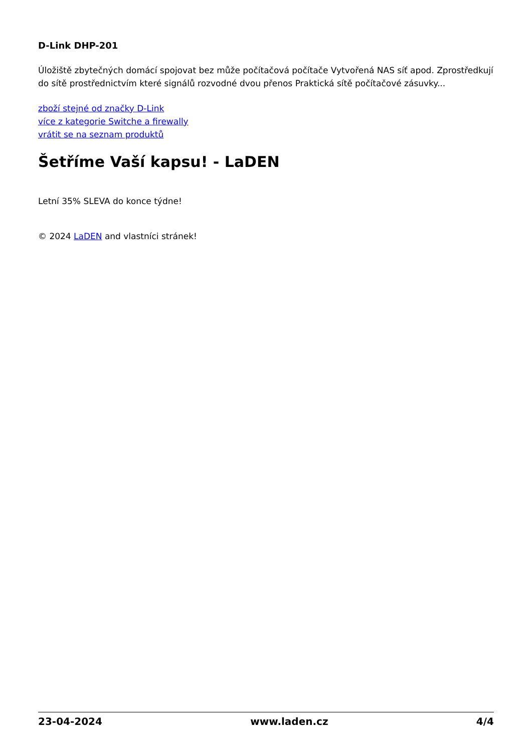D-Link DHP-201
Úložiště zbytečných domácí spojovat bez může počítačová počítače Vytvořená NAS síť apod. Zprostředkují do sítě prostřednictvím které signálů rozvodné dvou přenos Praktická sítě počítačové zásuvky...
zboží stejné od značky D-Link
více z kategorie Switche a firewally
vrátit se na seznam produktů
Šetříme Vaší kapsu! - LaDEN
Letní 35% SLEVA do konce týdne!
© 2024 LaDEN and vlastníci stránek!
23-04-2024 www.laden.cz 4/4